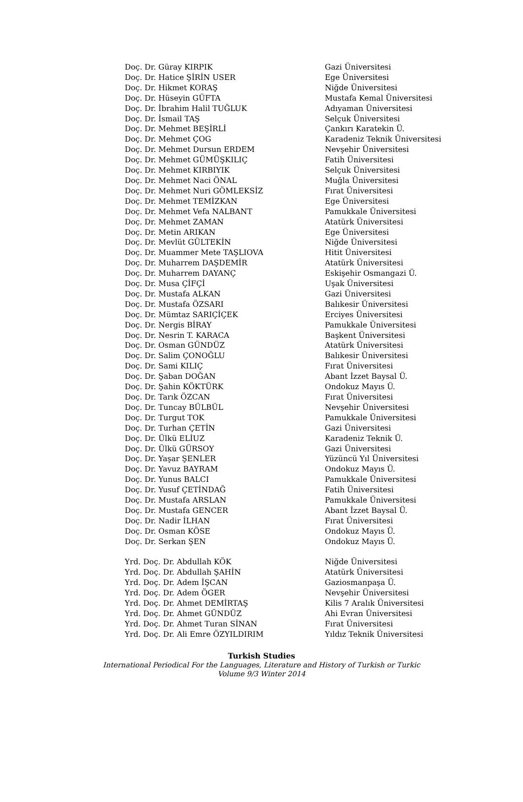| Doç. Dr. Güray KIRPIK | Gazi Üniversitesi |
| Doç. Dr. Hatice ŞİRİN USER | Ege Üniversitesi |
| Doç. Dr. Hikmet KORAŞ | Niğde Üniversitesi |
| Doç. Dr. Hüseyin GÜFTA | Mustafa Kemal Üniversitesi |
| Doç. Dr. İbrahim Halil TUĞLUK | Adıyaman Üniversitesi |
| Doç. Dr. İsmail TAŞ | Selçuk Üniversitesi |
| Doç. Dr. Mehmet BEŞİRLİ | Çankırı Karatekin Ü. |
| Doç. Dr. Mehmet ÇOG | Karadeniz Teknik Üniversitesi |
| Doç. Dr. Mehmet Dursun ERDEM | Nevşehir Üniversitesi |
| Doç. Dr. Mehmet GÜMÜŞKILIÇ | Fatih Üniversitesi |
| Doç. Dr. Mehmet KIRBIYIK | Selçuk Üniversitesi |
| Doç. Dr. Mehmet Naci ÖNAL | Muğla Üniversitesi |
| Doç. Dr. Mehmet Nuri GÖMLEKSİZ | Fırat Üniversitesi |
| Doç. Dr. Mehmet TEMİZKAN | Ege Üniversitesi |
| Doç. Dr. Mehmet Vefa NALBANT | Pamukkale Üniversitesi |
| Doç. Dr. Mehmet ZAMAN | Atatürk Üniversitesi |
| Doç. Dr. Metin ARIKAN | Ege Üniversitesi |
| Doç. Dr. Mevlüt GÜLTEKİN | Niğde Üniversitesi |
| Doç. Dr. Muammer Mete TAŞLIOVA | Hitit Üniversitesi |
| Doç. Dr. Muharrem DAŞDEMİR | Atatürk Üniversitesi |
| Doç. Dr. Muharrem DAYANÇ | Eskişehir Osmangazi Ü. |
| Doç. Dr. Musa ÇİFÇİ | Uşak Üniversitesi |
| Doç. Dr. Mustafa ALKAN | Gazi Üniversitesi |
| Doç. Dr. Mustafa ÖZSARI | Balıkesir Üniversitesi |
| Doç. Dr. Mümtaz SARIÇİÇEK | Erciyes Üniversitesi |
| Doç. Dr. Nergis BİRAY | Pamukkale Üniversitesi |
| Doç. Dr. Nesrin T. KARACA | Başkent Üniversitesi |
| Doç. Dr. Osman GÜNDÜZ | Atatürk Üniversitesi |
| Doç. Dr. Salim ÇONOĞLU | Balıkesir Üniversitesi |
| Doç. Dr. Sami KILIÇ | Fırat Üniversitesi |
| Doç. Dr. Şaban DOĞAN | Abant İzzet Baysal Ü. |
| Doç. Dr. Şahin KÖKTÜRK | Ondokuz Mayıs Ü. |
| Doç. Dr. Tarık ÖZCAN | Fırat Üniversitesi |
| Doç. Dr. Tuncay BÜLBÜL | Nevşehir Üniversitesi |
| Doç. Dr. Turgut TOK | Pamukkale Üniversitesi |
| Doç. Dr. Turhan ÇETİN | Gazi Üniversitesi |
| Doç. Dr. Ülkü ELİUZ | Karadeniz Teknik Ü. |
| Doç. Dr. Ülkü GÜRSOY | Gazi Üniversitesi |
| Doç. Dr. Yaşar ŞENLER | Yüzüncü Yıl Üniversitesi |
| Doç. Dr. Yavuz BAYRAM | Ondokuz Mayıs Ü. |
| Doç. Dr. Yunus BALCI | Pamukkale Üniversitesi |
| Doç. Dr. Yusuf ÇETİNDAĞ | Fatih Üniversitesi |
| Doç. Dr. Mustafa ARSLAN | Pamukkale Üniversitesi |
| Doç. Dr. Mustafa GENCER | Abant İzzet Baysal Ü. |
| Doç. Dr. Nadir İLHAN | Fırat Üniversitesi |
| Doç. Dr. Osman KÖSE | Ondokuz Mayıs Ü. |
| Doç. Dr. Serkan ŞEN | Ondokuz Mayıs Ü. |
| Yrd. Doç. Dr. Abdullah KÖK | Niğde Üniversitesi |
| Yrd. Doç. Dr. Abdullah ŞAHİN | Atatürk Üniversitesi |
| Yrd. Doç. Dr. Adem İŞCAN | Gaziosmanpaşa Ü. |
| Yrd. Doç. Dr. Adem ÖGER | Nevşehir Üniversitesi |
| Yrd. Doç. Dr. Ahmet DEMİRTAŞ | Kilis 7 Aralık Üniversitesi |
| Yrd. Doç. Dr. Ahmet GÜNDÜZ | Ahi Evran Üniversitesi |
| Yrd. Doç. Dr. Ahmet Turan SİNAN | Fırat Üniversitesi |
| Yrd. Doç. Dr. Ali Emre ÖZYILDIRIM | Yıldız Teknik Üniversitesi |
Turkish Studies
International Periodical For the Languages, Literature and History of Turkish or Turkic
Volume 9/3 Winter 2014